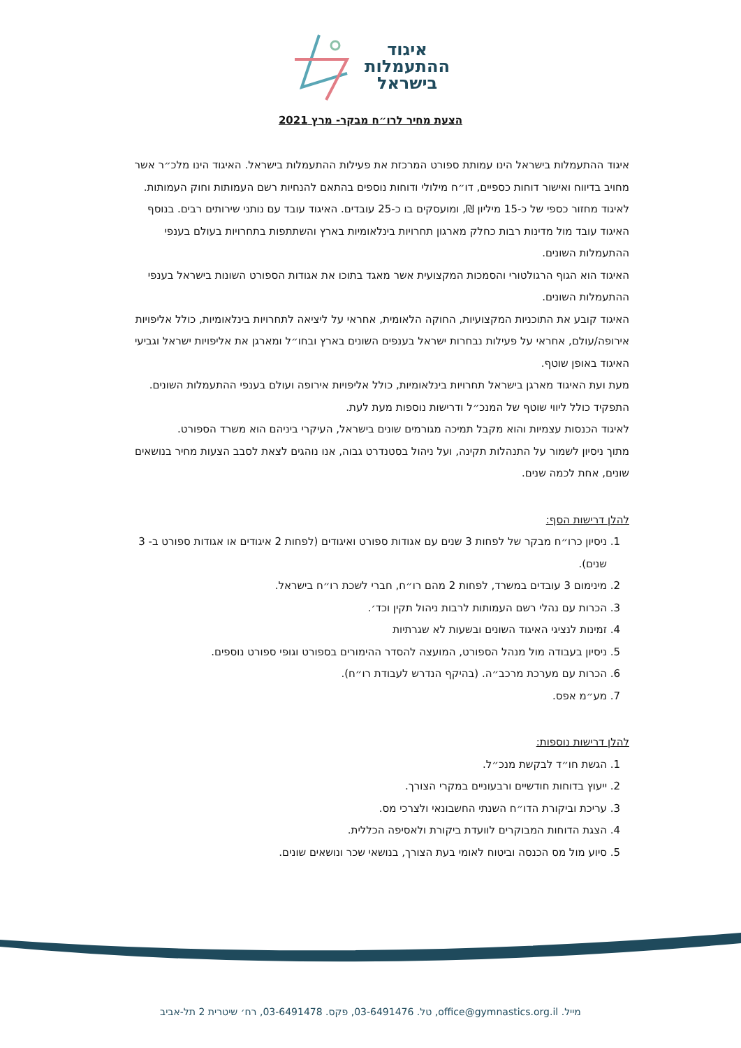איגוד
ההתעמלות
בישראל
הצעת מחיר לרו״ח מבקר- מרץ 2021
איגוד ההתעמלות בישראל הינו עמותת ספורט המרכזת את פעילות ההתעמלות בישראל. האיגוד הינו מלכ״ר אשר מחויב בדיווח ואישור דוחות כספיים, דו״ח מילולי ודוחות נוספים בהתאם להנחיות רשם העמותות וחוק העמותות.
לאיגוד מחזור כספי של כ-15 מיליון ₪, ומועסקים בו כ-25 עובדים. האיגוד עובד עם נותני שירותים רבים. בנוסף האיגוד עובד מול מדינות רבות כחלק מארגון תחרויות בינלאומיות בארץ והשתתפות בתחרויות בעולם בענפי ההתעמלות השונים.
האיגוד הוא הגוף הרגולטורי והסמכות המקצועית אשר מאגד בתוכו את אגודות הספורט השונות בישראל בענפי ההתעמלות השונים.
האיגוד קובע את התוכניות המקצועיות, החוקה הלאומית, אחראי על ליציאה לתחרויות בינלאומיות, כולל אליפויות אירופה/עולם, אחראי על פעילות נבחרות ישראל בענפים השונים בארץ ובחו״ל ומארגן את אליפויות ישראל וגביעי האיגוד באופן שוטף.
מעת ועת האיגוד מארגן בישראל תחרויות בינלאומיות, כולל אליפויות אירופה ועולם בענפי ההתעמלות השונים. התפקיד כולל ליווי שוטף של המנכ״ל ודרישות נוספות מעת לעת.
לאיגוד הכנסות עצמיות והוא מקבל תמיכה מגורמים שונים בישראל, העיקרי ביניהם הוא משרד הספורט.
מתוך ניסיון לשמור על התנהלות תקינה, ועל ניהול בסטנדרט גבוה, אנו נוהגים לצאת לסבב הצעות מחיר בנושאים שונים, אחת לכמה שנים.
להלן דרישות הסף:
1. ניסיון כרו״ח מבקר של לפחות 3 שנים עם אגודות ספורט ואיגודים (לפחות 2 איגודים או אגודות ספורט ב- 3 שנים).
2. מינימום 3 עובדים במשרד, לפחות 2 מהם רו״ח, חברי לשכת רו״ח בישראל.
3. הכרות עם נהלי רשם העמותות לרבות ניהול תקין וכד׳.
4. זמינות לנציגי האיגוד השונים ובשעות לא שגרתיות
5. ניסיון בעבודה מול מנהל הספורט, המועצה להסדר ההימורים בספורט וגופי ספורט נוספים.
6. הכרות עם מערכת מרכב״ה. (בהיקף הנדרש לעבודת רו״ח).
7. מע״מ אפס.
להלן דרישות נוספות:
1. הגשת חו״ד לבקשת מנכ״ל.
2. ייעוץ בדוחות חודשיים ורבעוניים במקרי הצורך.
3. עריכת וביקורת הדו״ח השנתי החשבונאי ולצרכי מס.
4. הצגת הדוחות המבוקרים לוועדת ביקורת ולאסיפה הכללית.
5. סיוע מול מס הכנסה וביטוח לאומי בעת הצורך, בנושאי שכר ונושאים שונים.
מייל. office@gymnastics.org.il, טל. 03-6491476, פקס. 03-6491478, רח׳ שיטרית 2 תל-אביב